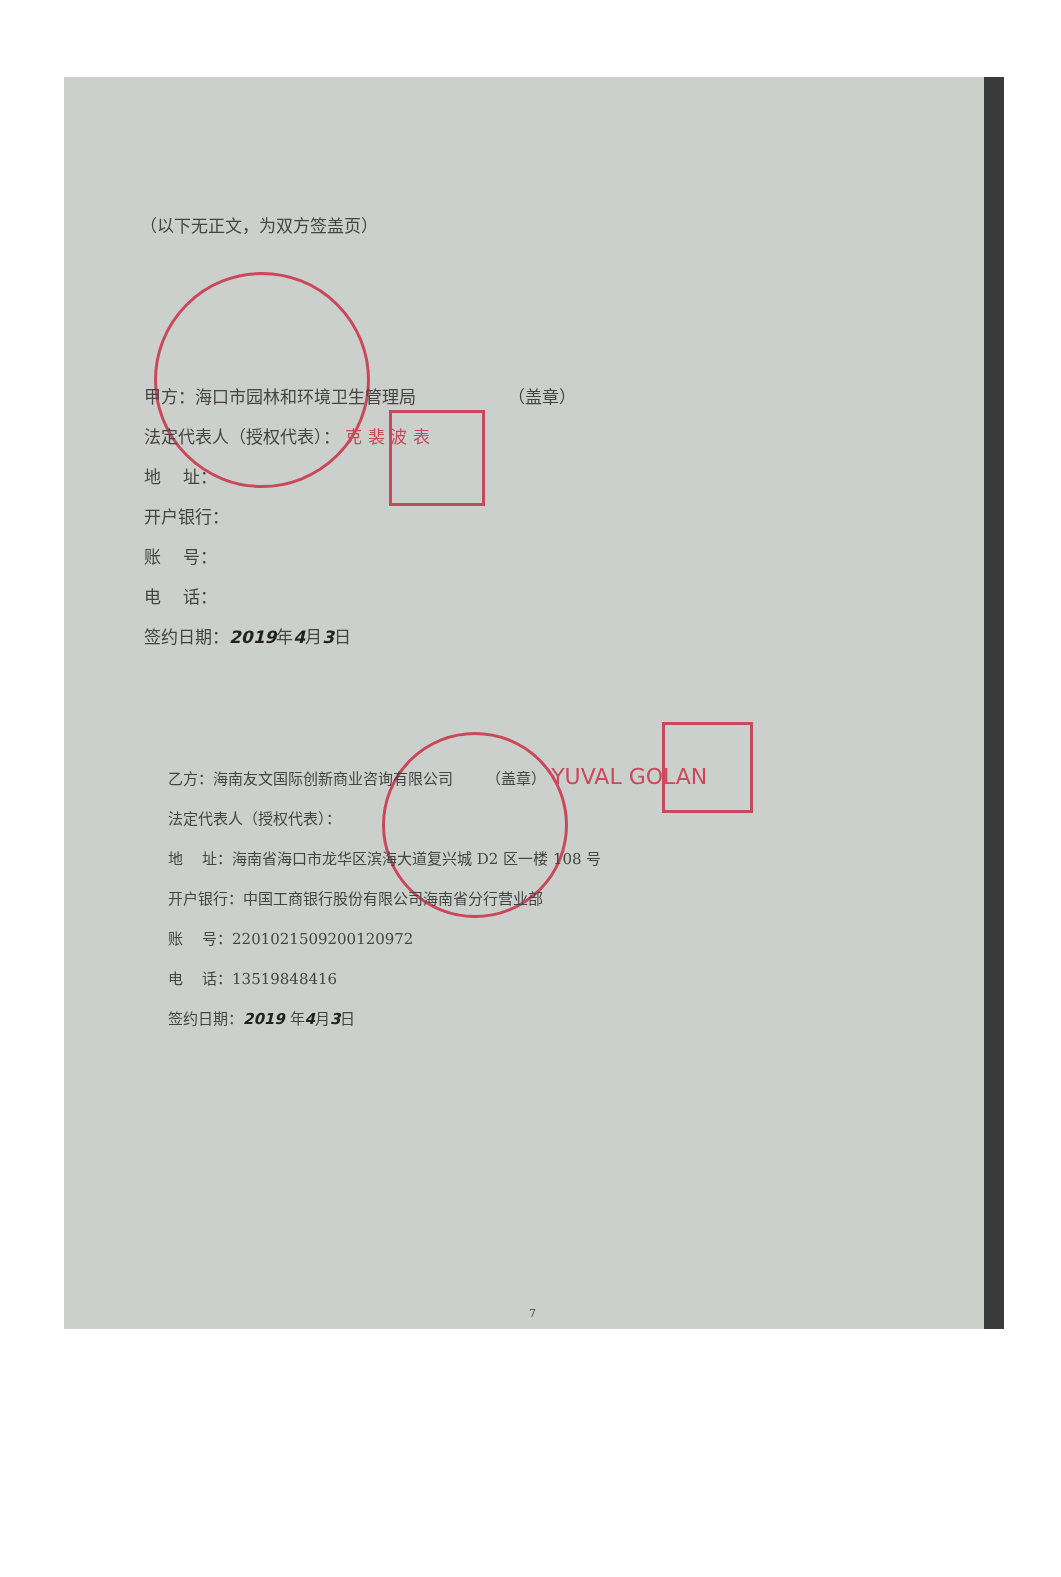（以下无正文，为双方签盖页）
甲方：海口市园林和环境卫生管理局 （盖章）
法定代表人（授权代表）： 克 裴 波 表
地 址：
开户银行：
账 号：
电 话：
签约日期：2019年4月3日
乙方：海南友文国际创新商业咨询有限公司 （盖章） YUVAL GOLAN
法定代表人（授权代表）：
地 址：海南省海口市龙华区滨海大道复兴城 D2 区一楼 108 号
开户银行：中国工商银行股份有限公司海南省分行营业部
账 号：2201021509200120972
电 话：13519848416
签约日期：2019 年4月3日
7